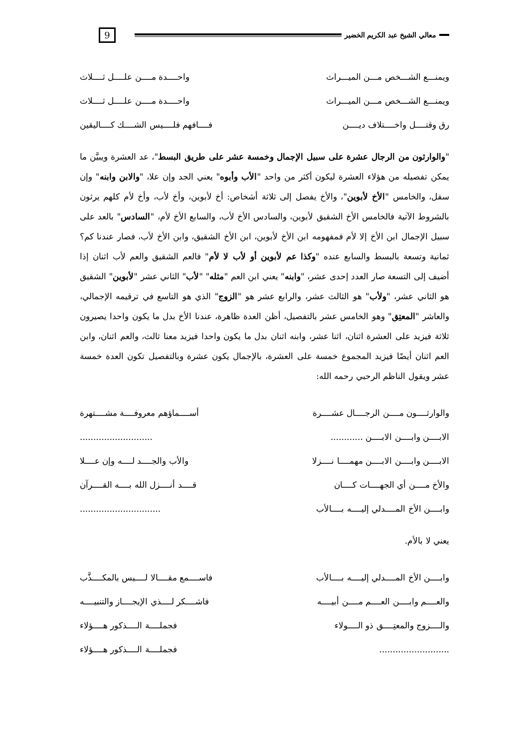معالي الشيخ عبد الكريم الخضير
9
ويمنـــع الشـــخص مـــن الميـــراث
واحــــدة مــــن علــــل ثــــلاث
ويمنـــع الشـــخص مـــن الميـــراث
واحــــدة مــــن علــــل ثــــلاث
رق وقتــــل واخــــتلاف ديــــن
فــــافهم فلــــيس الشــــك كــــاليقين
"والوارثون من الرجال عشرة على سبيل الإجمال وخمسة عشر على طريق البسط"، عد العشرة ويبيَّن ما يمكن تفصيله من هؤلاء العشرة ليكون أكثر من واحد "الأب وأبوه" يعني الجد وإن علا، "والابن وابنه" وإن سفل، والخامس "الأخ لأبوين"، والأخ يفصل إلى ثلاثة أشخاص: أخ لأبوين، وأخ لأب، وأخ لأم كلهم يرثون بالشروط الآتية فالخامس الأخ الشقيق لأبوين، والسادس الأخ لأب، والسابع الأخ لأم، "السادس" بالعد على سبيل الإجمال ابن الأخ إلا لأم فمفهومه ابن الأخ لأبوين، ابن الأخ الشقيق، وابن الأخ لأب، فصار عندنا كم؟ ثمانية وتسعة بالبسط والسابع عنده "وكذا عم لأبوين أو لأب لا لأم" فالعم الشقيق والعم لأب اثنان إذا أضيف إلى التسعة صار العدد إحدى عشر، "وابنه" يعني ابن العم "مثله" "لأب" الثاني عشر "لأبوين" الشقيق هو الثاني عشر، "ولأب" هو الثالث عشر، والرابع عشر هو "الزوج" الذي هو التاسع في ترقيمه الإجمالي، والعاشر "المعتِق" وهو الخامس عشر بالتفصيل، أظن العدة ظاهرة، عندنا الأخ بدل ما يكون واحدا يصيرون ثلاثة فيزيد على العشرة اثنان، اثنا عشر، وابنه اثنان بدل ما يكون واحدا فيزيد معنا ثالث، والعم اثنان، وابن العم اثنان أيضًا فيزيد المجموع خمسة على العشرة، بالإجمال يكون عشرة وبالتفصيل تكون العدة خمسة عشر ويقول الناظم الرحبي رحمه الله:
والوارثــــون مــــن الرجــــال عشــــرة
أســــماؤهم معروفــــة مشــــتهرة
الابــــن وابــــن الابــــن ............
...........................
الابــــن وابــــن الابــــن مهمــــا نــــزلا
والأب والجــــد لــــه وإن عــــلا
والأخ مــــن أي الجهــــات كــــان
قــــد أنــــزل الله بــــه القــــرآن
وابــــن الأخ المــــدلي إليــــه بــــالأب
..............................
يعني لا بالأم.
وابــــن الأخ المــــدلي إليــــه بــــالأب
فاســــمع مقــــالا لــــيس بالمكــــذَّب
والعــــم وابــــن العــــم مــــن أبيــــه
فاشــــكر لــــذي الإيجــــاز والتنبيــــه
والــــزوج والمعتِــــق ذو الــــولاء
فجملــــة الــــذكور هــــؤلاء
.......................... فجملــــة الــــذكور هــــؤلاء